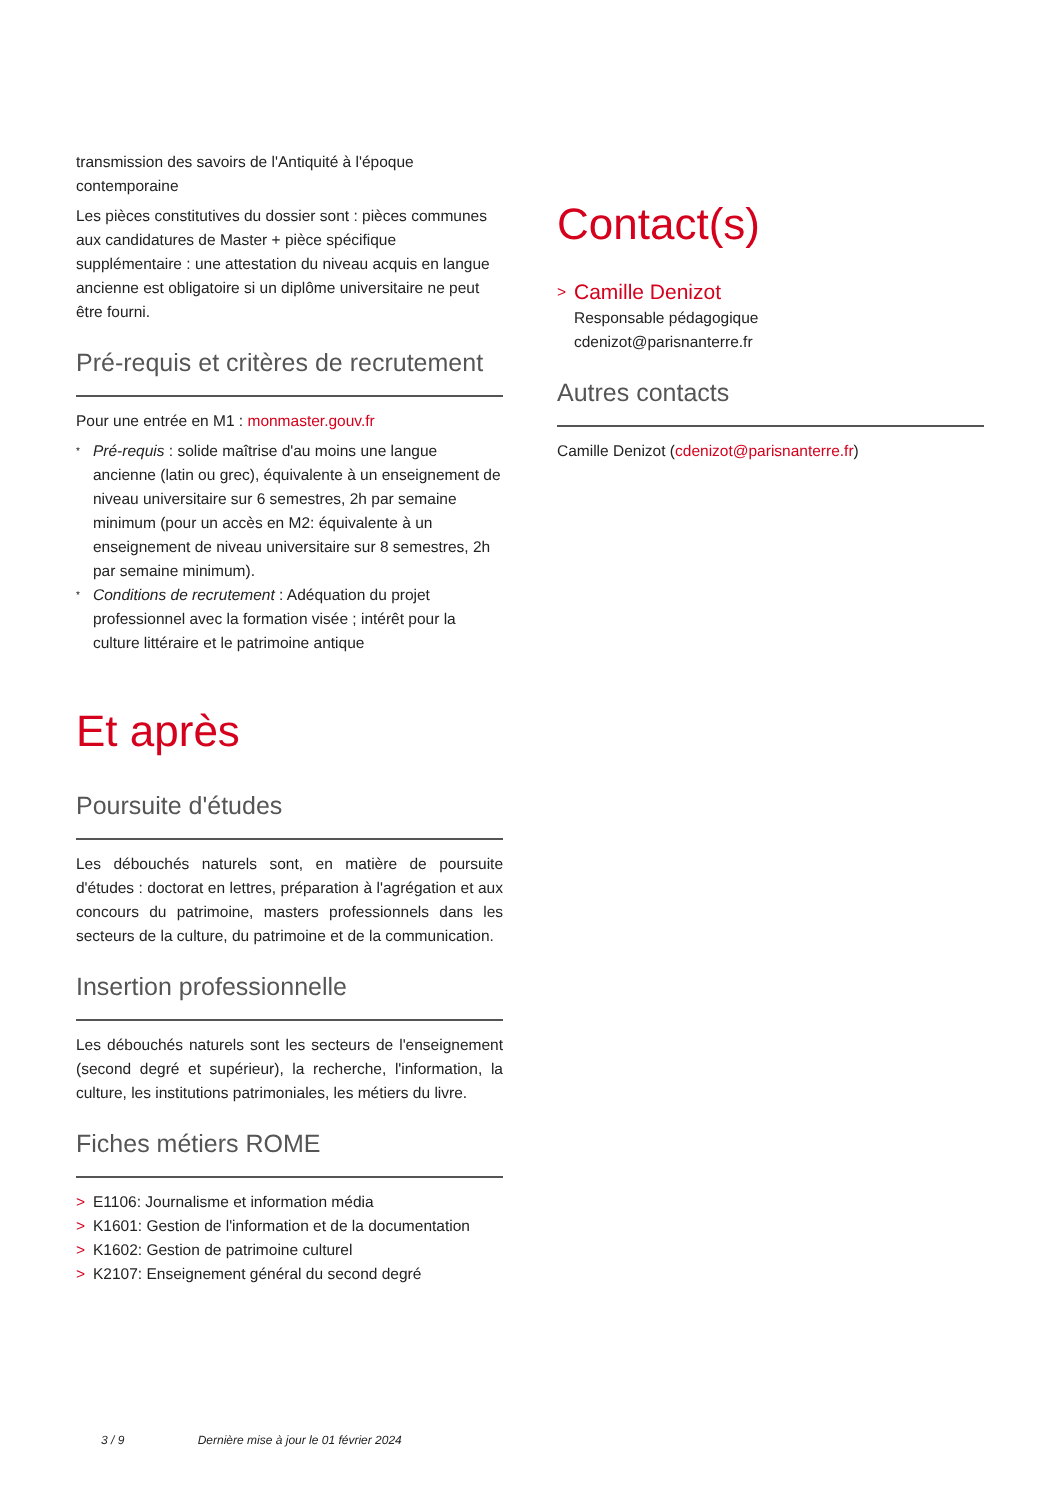transmission des savoirs de l'Antiquité à l'époque contemporaine
Les pièces constitutives du dossier sont : pièces communes aux candidatures de Master + pièce spécifique supplémentaire : une attestation du niveau acquis en langue ancienne est obligatoire si un diplôme universitaire ne peut être fourni.
Pré-requis et critères de recrutement
Pour une entrée en M1 : monmaster.gouv.fr
* Pré-requis : solide maîtrise d'au moins une langue ancienne (latin ou grec), équivalente à un enseignement de niveau universitaire sur 6 semestres, 2h par semaine minimum (pour un accès en M2: équivalente à un enseignement de niveau universitaire sur 8 semestres, 2h par semaine minimum).
* Conditions de recrutement : Adéquation du projet professionnel avec la formation visée ; intérêt pour la culture littéraire et le patrimoine antique
Et après
Poursuite d'études
Les débouchés naturels sont, en matière de poursuite d'études : doctorat en lettres, préparation à l'agrégation et aux concours du patrimoine, masters professionnels dans les secteurs de la culture, du patrimoine et de la communication.
Insertion professionnelle
Les débouchés naturels sont les secteurs de l'enseignement (second degré et supérieur), la recherche, l'information, la culture, les institutions patrimoniales, les métiers du livre.
Fiches métiers ROME
> E1106: Journalisme et information média
> K1601: Gestion de l'information et de la documentation
> K1602: Gestion de patrimoine culturel
> K2107: Enseignement général du second degré
Contact(s)
> Camille Denizot
Responsable pédagogique
cdenizot@parisnanterre.fr
Autres contacts
Camille Denizot (cdenizot@parisnanterre.fr)
3 / 9 Dernière mise à jour le 01 février 2024